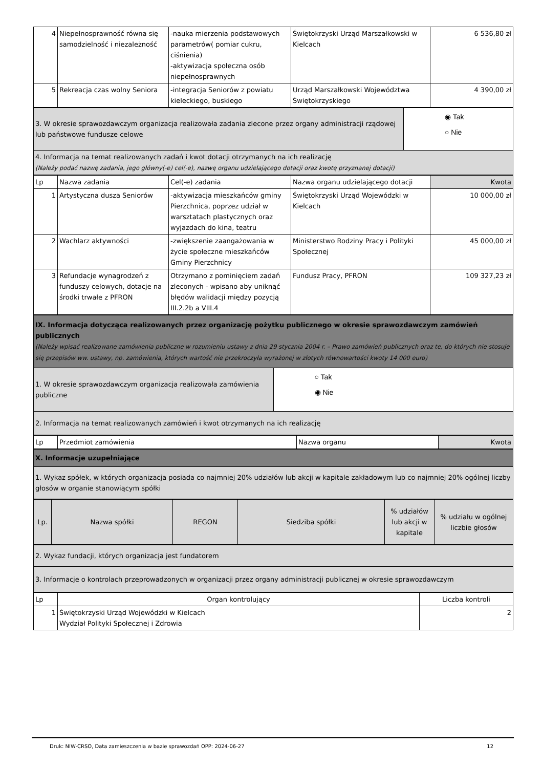| 4 | Niepełnosprawność równa się samodzielność i niezależność | -nauka mierzenia podstawowych parametrów( pomiar cukru, ciśnienia) -aktywizacja społeczna osób niepełnosprawnych | Świętokrzyski Urząd Marszałkowski w Kielcach | 6 536,80 zł |
| 5 | Rekreacja czas wolny Seniora | -integracja Seniorów z powiatu kieleckiego, buskiego | Urząd Marszałkowski Województwa Świętokrzyskiego | 4 390,00 zł |
| 3. W okresie sprawozdawczym organizacja realizowała zadania zlecone przez organy administracji rządowej lub państwowe fundusze celowe | ◉ Tak ○ Nie |
| 4. Informacja na temat realizowanych zadań i kwot dotacji otrzymanych na ich realizację (Należy podać nazwę zadania, jego główny(-e) cel(-e), nazwę organu udzielającego dotacji oraz kwotę przyznanej dotacji) | |
| Lp | Nazwa zadania | Cel(-e) zadania | Nazwa organu udzielającego dotacji | Kwota |
| --- | --- | --- | --- | --- |
| 1 | Artystyczna dusza Seniorów | -aktywizacja mieszkańców gminy Pierzchnica, poprzez udział w warsztatach plastycznych oraz wyjazdach do kina, teatru | Świętokrzyski Urząd Wojewódzki w Kielcach | 10 000,00 zł |
| 2 | Wachlarz aktywności | -zwiększenie zaangażowania w życie społeczne mieszkańców Gminy Pierzchnicy | Ministerstwo Rodziny Pracy i Polityki Społecznej | 45 000,00 zł |
| 3 | Refundacje wynagrodzeń z funduszy celowych, dotacje na środki trwałe z PFRON | Otrzymano z pominięciem zadań zleconych - wpisano aby uniknąć błędów walidacji między pozycją III.2.2b a VIII.4 | Fundusz Pracy, PFRON | 109 327,23 zł |
| IX. Informacja dotycząca realizowanych przez organizację pożytku publicznego w okresie sprawozdawczym zamówień publicznych (Należy wpisać realizowane zamówienia publiczne w rozumieniu ustawy z dnia 29 stycznia 2004 r. – Prawo zamówień publicznych oraz te, do których nie stosuje się przepisów ww. ustawy, np. zamówienia, których wartość nie przekroczyła wyrażonej w złotych równowartości kwoty 14 000 euro) | |
| 1. W okresie sprawozdawczym organizacja realizowała zamówienia publiczne | ○ Tak ◉ Nie |
| 2. Informacja na temat realizowanych zamówień i kwot otrzymanych na ich realizację | |
| Lp | Przedmiot zamówienia | Nazwa organu | Kwota |
| X. Informacje uzupełniające |
| 1. Wykaz spółek, w których organizacja posiada co najmniej 20% udziałów lub akcji w kapitale zakładowym lub co najmniej 20% ogólnej liczby głosów w organie stanowiącym spółki |
| Lp. | Nazwa spółki | REGON | Siedziba spółki | % udziałów lub akcji w kapitale | % udziału w ogólnej liczbie głosów |
| 2. Wykaz fundacji, których organizacja jest fundatorem |
| 3. Informacje o kontrolach przeprowadzonych w organizacji przez organy administracji publicznej w okresie sprawozdawczym |
| Lp | Organ kontrolujący | Liczba kontroli |
| 1 | Świętokrzyski Urząd Wojewódzki w Kielcach Wydział Polityki Społecznej i Zdrowia | 2 |
Druk: NIW-CRSO, Data zamieszczenia w bazie sprawozdań OPP: 2024-06-27 12